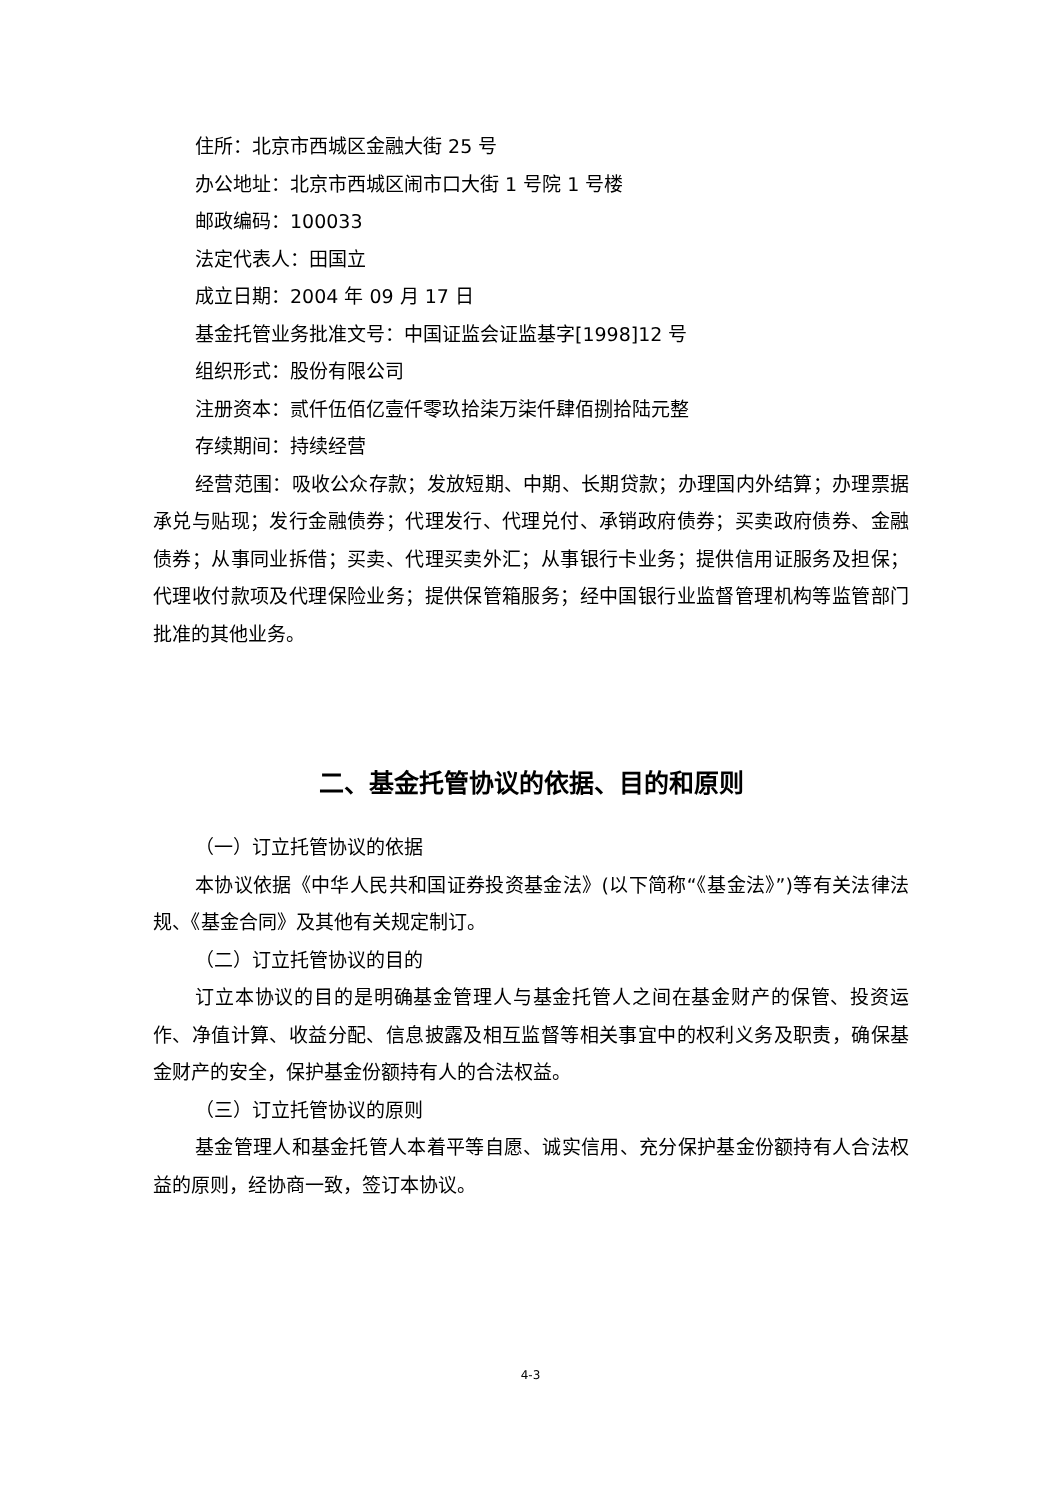住所：北京市西城区金融大街 25 号
办公地址：北京市西城区闹市口大街 1 号院 1 号楼
邮政编码：100033
法定代表人：田国立
成立日期：2004 年 09 月 17 日
基金托管业务批准文号：中国证监会证监基字[1998]12 号
组织形式：股份有限公司
注册资本：贰仟伍佰亿壹仟零玖拾柒万柒仟肆佰捌拾陆元整
存续期间：持续经营
经营范围：吸收公众存款；发放短期、中期、长期贷款；办理国内外结算；办理票据承兑与贴现；发行金融债券；代理发行、代理兑付、承销政府债券；买卖政府债券、金融债券；从事同业拆借；买卖、代理买卖外汇；从事银行卡业务；提供信用证服务及担保；代理收付款项及代理保险业务；提供保管箱服务；经中国银行业监督管理机构等监管部门批准的其他业务。
二、基金托管协议的依据、目的和原则
（一）订立托管协议的依据
本协议依据《中华人民共和国证券投资基金法》(以下简称“《基金法》”)等有关法律法规、《基金合同》及其他有关规定制订。
（二）订立托管协议的目的
订立本协议的目的是明确基金管理人与基金托管人之间在基金财产的保管、投资运作、净值计算、收益分配、信息披露及相互监督等相关事宜中的权利义务及职责，确保基金财产的安全，保护基金份额持有人的合法权益。
（三）订立托管协议的原则
基金管理人和基金托管人本着平等自愿、诚实信用、充分保护基金份额持有人合法权益的原则，经协商一致，签订本协议。
4-3